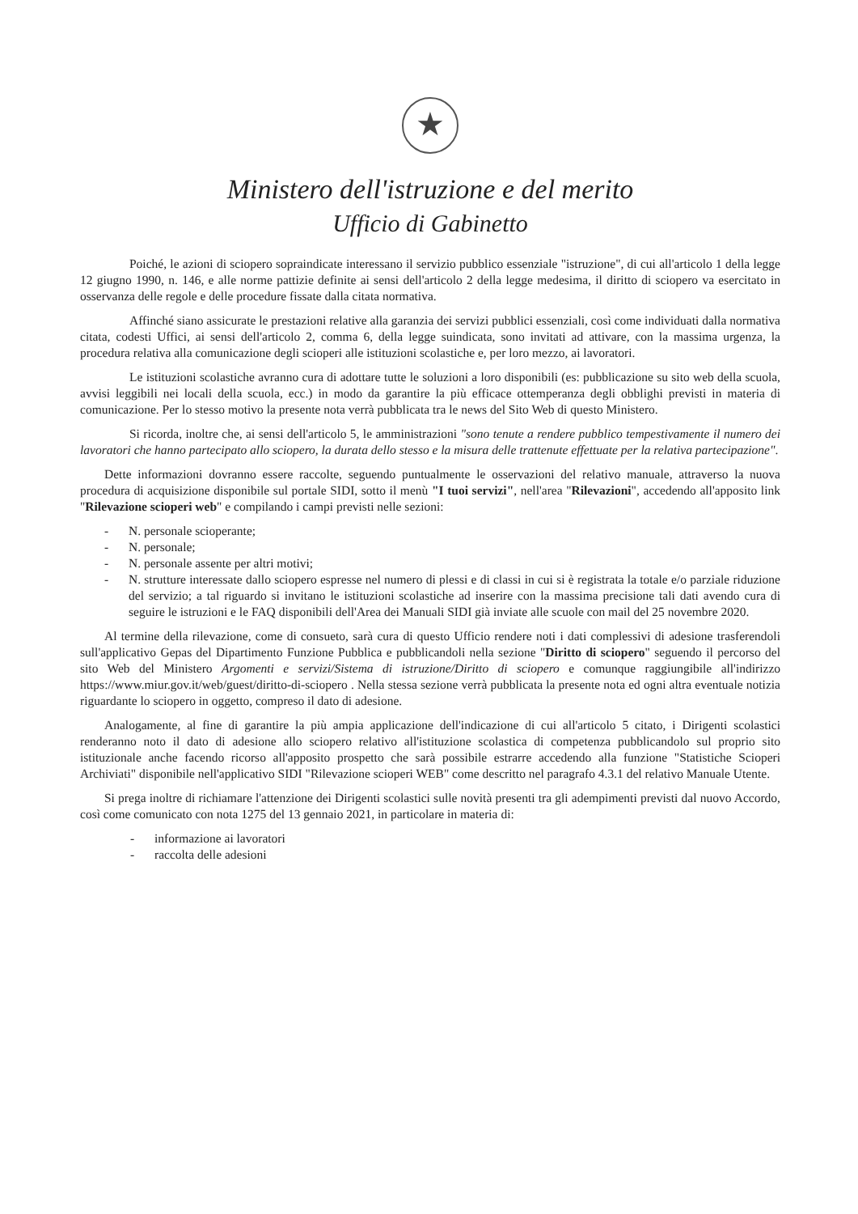★
Ministero dell'istruzione e del merito
Ufficio di Gabinetto
Poiché, le azioni di sciopero sopraindicate interessano il servizio pubblico essenziale "istruzione", di cui all'articolo 1 della legge 12 giugno 1990, n. 146, e alle norme pattizie definite ai sensi dell'articolo 2 della legge medesima, il diritto di sciopero va esercitato in osservanza delle regole e delle procedure fissate dalla citata normativa.
Affinché siano assicurate le prestazioni relative alla garanzia dei servizi pubblici essenziali, così come individuati dalla normativa citata, codesti Uffici, ai sensi dell'articolo 2, comma 6, della legge suindicata, sono invitati ad attivare, con la massima urgenza, la procedura relativa alla comunicazione degli scioperi alle istituzioni scolastiche e, per loro mezzo, ai lavoratori.
Le istituzioni scolastiche avranno cura di adottare tutte le soluzioni a loro disponibili (es: pubblicazione su sito web della scuola, avvisi leggibili nei locali della scuola, ecc.) in modo da garantire la più efficace ottemperanza degli obblighi previsti in materia di comunicazione. Per lo stesso motivo la presente nota verrà pubblicata tra le news del Sito Web di questo Ministero.
Si ricorda, inoltre che, ai sensi dell'articolo 5, le amministrazioni "sono tenute a rendere pubblico tempestivamente il numero dei lavoratori che hanno partecipato allo sciopero, la durata dello stesso e la misura delle trattenute effettuate per la relativa partecipazione".
Dette informazioni dovranno essere raccolte, seguendo puntualmente le osservazioni del relativo manuale, attraverso la nuova procedura di acquisizione disponibile sul portale SIDI, sotto il menù "I tuoi servizi", nell'area "Rilevazioni", accedendo all'apposito link "Rilevazione scioperi web" e compilando i campi previsti nelle sezioni:
- N. personale scioperante;
- N. personale;
- N. personale assente per altri motivi;
- N. strutture interessate dallo sciopero espresse nel numero di plessi e di classi in cui si è registrata la totale e/o parziale riduzione del servizio; a tal riguardo si invitano le istituzioni scolastiche ad inserire con la massima precisione tali dati avendo cura di seguire le istruzioni e le FAQ disponibili dell'Area dei Manuali SIDI già inviate alle scuole con mail del 25 novembre 2020.
Al termine della rilevazione, come di consueto, sarà cura di questo Ufficio rendere noti i dati complessivi di adesione trasferendoli sull'applicativo Gepas del Dipartimento Funzione Pubblica e pubblicandoli nella sezione "Diritto di sciopero" seguendo il percorso del sito Web del Ministero Argomenti e servizi/Sistema di istruzione/Diritto di sciopero e comunque raggiungibile all'indirizzo https://www.miur.gov.it/web/guest/diritto-di-sciopero . Nella stessa sezione verrà pubblicata la presente nota ed ogni altra eventuale notizia riguardante lo sciopero in oggetto, compreso il dato di adesione.
Analogamente, al fine di garantire la più ampia applicazione dell'indicazione di cui all'articolo 5 citato, i Dirigenti scolastici renderanno noto il dato di adesione allo sciopero relativo all'istituzione scolastica di competenza pubblicandolo sul proprio sito istituzionale anche facendo ricorso all'apposito prospetto che sarà possibile estrarre accedendo alla funzione "Statistiche Scioperi Archiviati" disponibile nell'applicativo SIDI "Rilevazione scioperi WEB" come descritto nel paragrafo 4.3.1 del relativo Manuale Utente.
Si prega inoltre di richiamare l'attenzione dei Dirigenti scolastici sulle novità presenti tra gli adempimenti previsti dal nuovo Accordo, così come comunicato con nota 1275 del 13 gennaio 2021, in particolare in materia di:
- informazione ai lavoratori
- raccolta delle adesioni